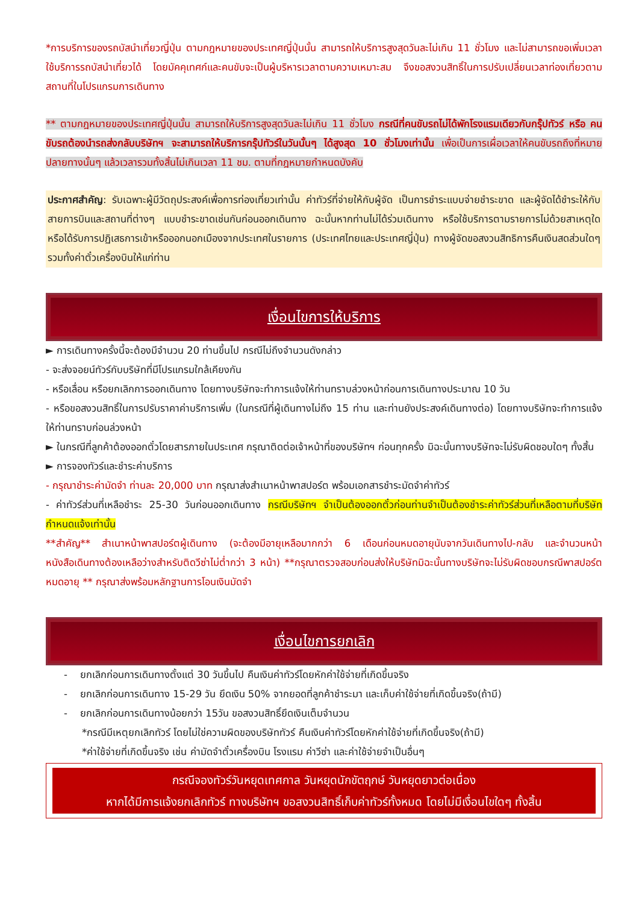*การบริการของรถบัสนำเที่ยวญี่ปุ่น ตามกฎหมายของประเทศญี่ปุ่นนั้น สามารถให้บริการสูงสุดวันละไม่เกิน 11 ชั่วโมง และไม่สามารถขอเพิ่มเวลาใช้บริการรถบัสนำเที่ยวได้ โดยมัคคุเทศก์และคนขับจะเป็นผู้บริหารเวลาตามความเหมาะสม จึงขอสงวนสิทธิ์ในการปรับเปลี่ยนเวลาท่องเที่ยวตามสถานที่ในโปรแกรมการเดินทาง
** ตามกฎหมายของประเทศญี่ปุ่นนั้น สามารถให้บริการสูงสุดวันละไม่เกิน 11 ชั่วโมง กรณีที่คนขับรถไม่ได้พักโรงแรมเดียวกับกรุ๊ปทัวร์ หรือ คนขับรถต้องนำรถส่งกลับบริษัทฯ จะสามารถให้บริการกรุ๊ปทัวร์ในวันนั้นๆ ได้สูงสุด 10 ชั่วโมงเท่านั้น เพื่อเป็นการเผื่อเวลาให้คนขับรถถึงที่หมายปลายทางนั้นๆ แล้วเวลารวมทั้งสิ้นไม่เกินเวลา 11 ชม. ตามที่กฎหมายกำหนดบังคับ
ประกาศสำคัญ: รับเฉพาะผู้มีวัตถุประสงค์เพื่อการท่องเที่ยวเท่านั้น ค่าทัวร์ที่จ่ายให้กับผู้จัด เป็นการชำระแบบจ่ายชำระขาด และผู้จัดได้ชำระให้กับสายการบินและสถานที่ต่างๆ แบบชำระขาดเช่นกันก่อนออกเดินทาง ฉะนั้นหากท่านไม่ได้ร่วมเดินทาง หรือใช้บริการตามรายการไม่ด้วยสาเหตุใด หรือได้รับการปฏิเสธการเข้าหรือออกนอกเมืองจากประเทศในรายการ (ประเทศไทยและประเทศญี่ปุ่น) ทางผู้จัดขอสงวนสิทธิการคืนเงินสดส่วนใดๆ รวมทั้งค่าตั๋วเครื่องบินให้แก่ท่าน
เงื่อนไขการให้บริการ
► การเดินทางครั้งนี้จะต้องมีจำนวน 20 ท่านขึ้นไป กรณีไม่ถึงจำนวนดังกล่าว
- จะส่งจอยน์ทัวร์กับบริษัทที่มีโปรแกรมใกล้เคียงกัน
- หรือเลื่อน หรือยกเลิกการออกเดินทาง โดยทางบริษัทจะทำการแจ้งให้ท่านทราบล่วงหน้าก่อนการเดินทางประมาณ 10 วัน
- หรือขอสงวนสิทธิ์ในการปรับราคาค่าบริการเพิ่ม (ในกรณีที่ผู้เดินทางไม่ถึง 15 ท่าน และท่านยังประสงค์เดินทางต่อ) โดยทางบริษัทจะทำการแจ้งให้ท่านทราบก่อนล่วงหน้า
► ในกรณีที่ลูกค้าต้องออกตั๋วโดยสารภายในประเทศ กรุณาติดต่อเจ้าหน้าที่ของบริษัทฯ ก่อนทุกครั้ง มิฉะนั้นทางบริษัทจะไม่รับผิดชอบใดๆ ทั้งสิ้น
► การจองทัวร์และชำระค่าบริการ
- กรุณาชำระค่ามัดจำ ท่านละ 20,000 บาท กรุณาส่งสำเนาหน้าพาสปอร์ต พร้อมเอกสารชำระมัดจำค่าทัวร์
- ค่าทัวร์ส่วนที่เหลือชำระ 25-30 วันก่อนออกเดินทาง กรณีบริษัทฯ จำเป็นต้องออกตั๋วก่อนท่านจำเป็นต้องชำระค่าทัวร์ส่วนที่เหลือตามที่บริษัทกำหนดแจ้งเท่านั้น
**สำคัญ** สำเนาหน้าพาสปอร์ตผู้เดินทาง (จะต้องมีอายุเหลือมากกว่า 6 เดือนก่อนหมดอายุนับจากวันเดินทางไป-กลับ และจำนวนหน้าหนังสือเดินทางต้องเหลือว่างสำหรับติดวีซ่าไม่ต่ำกว่า 3 หน้า) **กรุณาตรวจสอบก่อนส่งให้บริษัทมิฉะนั้นทางบริษัทจะไม่รับผิดชอบกรณีพาสปอร์ตหมดอายุ ** กรุณาส่งพร้อมหลักฐานการโอนเงินมัดจำ
เงื่อนไขการยกเลิก
- ยกเลิกก่อนการเดินทางตั้งแต่ 30 วันขึ้นไป คืนเงินค่าทัวร์โดยหักค่าใช้จ่ายที่เกิดขึ้นจริง
- ยกเลิกก่อนการเดินทาง 15-29 วัน ยึดเงิน 50% จากยอดที่ลูกค้าชำระมา และเก็บค่าใช้จ่ายที่เกิดขึ้นจริง(ถ้ามี)
- ยกเลิกก่อนการเดินทางน้อยกว่า 15วัน ขอสงวนสิทธิ์ยึดเงินเต็มจำนวน
*กรณีมีเหตุยกเลิกทัวร์ โดยไม่ใช่ความผิดของบริษัททัวร์ คืนเงินค่าทัวร์โดยหักค่าใช้จ่ายที่เกิดขึ้นจริง(ถ้ามี)
*ค่าใช้จ่ายที่เกิดขึ้นจริง เช่น ค่ามัดจำตั๋วเครื่องบิน โรงแรม ค่าวีซ่า และค่าใช้จ่ายจำเป็นอื่นๆ
กรณีจองทัวร์วันหยุดเทศกาล วันหยุดนักขัตฤกษ์ วันหยุดยาวต่อเนื่อง
หากได้มีการแจ้งยกเลิกทัวร์ ทางบริษัทฯ ขอสงวนสิทธิ์เก็บค่าทัวร์ทั้งหมด โดยไม่มีเงื่อนไขใดๆ ทั้งสิ้น